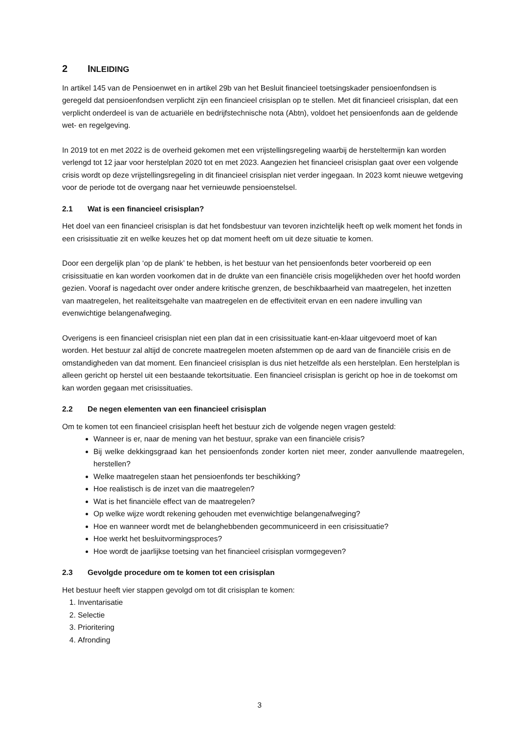2 INLEIDING
In artikel 145 van de Pensioenwet en in artikel 29b van het Besluit financieel toetsingskader pensioenfondsen is geregeld dat pensioenfondsen verplicht zijn een financieel crisisplan op te stellen. Met dit financieel crisisplan, dat een verplicht onderdeel is van de actuariële en bedrijfstechnische nota (Abtn), voldoet het pensioenfonds aan de geldende wet- en regelgeving.
In 2019 tot en met 2022 is de overheid gekomen met een vrijstellingsregeling waarbij de hersteltermijn kan worden verlengd tot 12 jaar voor herstelplan 2020 tot en met 2023. Aangezien het financieel crisisplan gaat over een volgende crisis wordt op deze vrijstellingsregeling in dit financieel crisisplan niet verder ingegaan. In 2023 komt nieuwe wetgeving voor de periode tot de overgang naar het vernieuwde pensioenstelsel.
2.1 Wat is een financieel crisisplan?
Het doel van een financieel crisisplan is dat het fondsbestuur van tevoren inzichtelijk heeft op welk moment het fonds in een crisissituatie zit en welke keuzes het op dat moment heeft om uit deze situatie te komen.
Door een dergelijk plan ‘op de plank’ te hebben, is het bestuur van het pensioenfonds beter voorbereid op een crisissituatie en kan worden voorkomen dat in de drukte van een financiële crisis mogelijkheden over het hoofd worden gezien. Vooraf is nagedacht over onder andere kritische grenzen, de beschikbaarheid van maatregelen, het inzetten van maatregelen, het realiteitsgehalte van maatregelen en de effectiviteit ervan en een nadere invulling van evenwichtige belangenafweging.
Overigens is een financieel crisisplan niet een plan dat in een crisissituatie kant-en-klaar uitgevoerd moet of kan worden. Het bestuur zal altijd de concrete maatregelen moeten afstemmen op de aard van de financiële crisis en de omstandigheden van dat moment. Een financieel crisisplan is dus niet hetzelfde als een herstelplan. Een herstelplan is alleen gericht op herstel uit een bestaande tekortsituatie. Een financieel crisisplan is gericht op hoe in de toekomst om kan worden gegaan met crisissituaties.
2.2 De negen elementen van een financieel crisisplan
Om te komen tot een financieel crisisplan heeft het bestuur zich de volgende negen vragen gesteld:
Wanneer is er, naar de mening van het bestuur, sprake van een financiële crisis?
Bij welke dekkingsgraad kan het pensioenfonds zonder korten niet meer, zonder aanvullende maatregelen, herstellen?
Welke maatregelen staan het pensioenfonds ter beschikking?
Hoe realistisch is de inzet van die maatregelen?
Wat is het financiële effect van de maatregelen?
Op welke wijze wordt rekening gehouden met evenwichtige belangenafweging?
Hoe en wanneer wordt met de belanghebbenden gecommuniceerd in een crisissituatie?
Hoe werkt het besluitvormingsproces?
Hoe wordt de jaarlijkse toetsing van het financieel crisisplan vormgegeven?
2.3 Gevolgde procedure om te komen tot een crisisplan
Het bestuur heeft vier stappen gevolgd om tot dit crisisplan te komen:
1. Inventarisatie
2. Selectie
3. Prioritering
4. Afronding
3